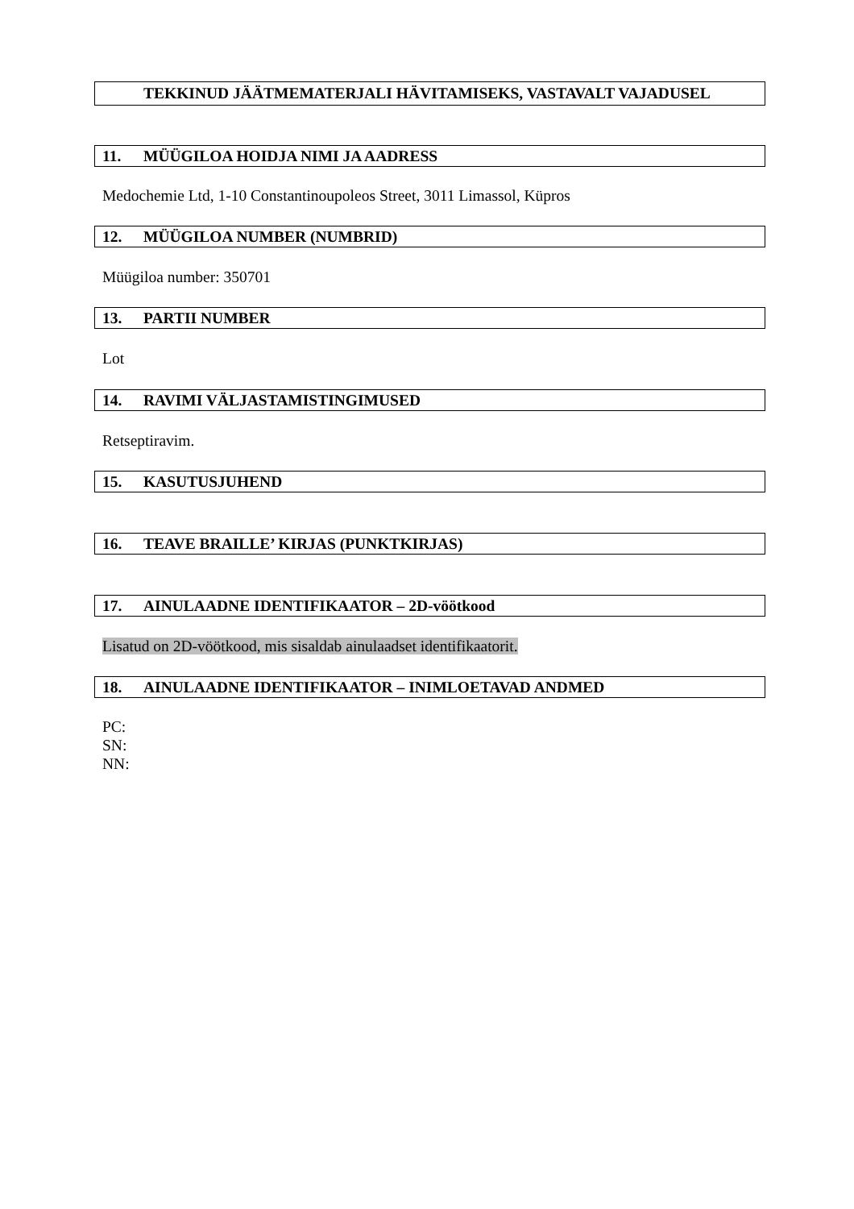TEKKINUD JÄÄTMEMATERJALI HÄVITAMISEKS, VASTAVALT VAJADUSEL
11. MÜÜGILOA HOIDJA NIMI JA AADRESS
Medochemie Ltd, 1-10 Constantinoupoleos Street, 3011 Limassol, Küpros
12. MÜÜGILOA NUMBER (NUMBRID)
Müügiloa number: 350701
13. PARTII NUMBER
Lot
14. RAVIMI VÄLJASTAMISTINGIMUSED
Retseptiravim.
15. KASUTUSJUHEND
16. TEAVE BRAILLE’ KIRJAS (PUNKTKIRJAS)
17. AINULAADNE IDENTIFIKAATOR – 2D-vöötkood
Lisatud on 2D-vöötkood, mis sisaldab ainulaadset identifikaatorit.
18. AINULAADNE IDENTIFIKAATOR – INIMLOETAVAD ANDMED
PC:
SN:
NN: